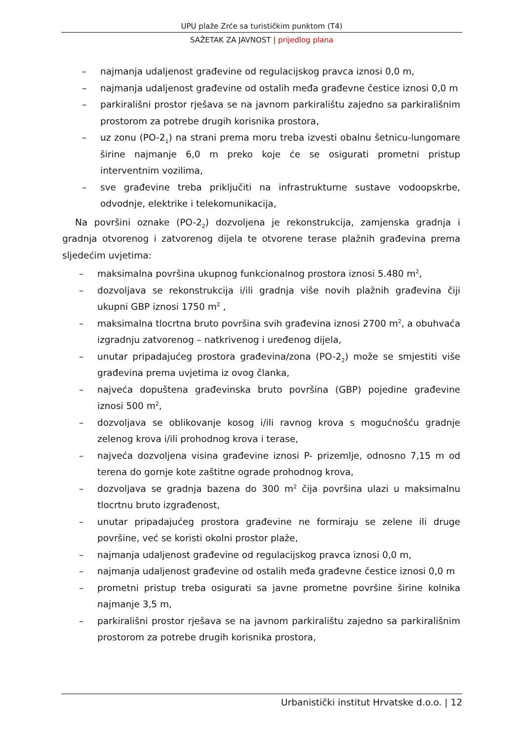UPU plaže Zrće sa turističkim punktom (T4)
SAŽETAK ZA JAVNOST | prijedlog plana
– najmanja udaljenost građevine od regulacijskog pravca iznosi 0,0 m,
– najmanja udaljenost građevine od ostalih međa građevne čestice iznosi 0,0 m
– parkirališni prostor rješava se na javnom parkiralištu zajedno sa parkirališnim prostorom za potrebe drugih korisnika prostora,
– uz zonu (PO-2<sub>1</sub>) na strani prema moru treba izvesti obalnu šetnicu-lungomare širine najmanje 6,0 m preko koje će se osigurati prometni pristup interventnim vozilima,
– sve građevine treba priključiti na infrastrukturne sustave vodoopskrbe, odvodnje, elektrike i telekomunikacija,
Na površini oznake (PO-2<sub>2</sub>) dozvoljena je rekonstrukcija, zamjenska gradnja i gradnja otvorenog i zatvorenog dijela te otvorene terase plažnih građevina prema sljedećim uvjetima:
– maksimalna površina ukupnog funkcionalnog prostora iznosi 5.480 m<sup>2</sup>,
– dozvoljava se rekonstrukcija i/ili gradnja više novih plažnih građevina čiji ukupni GBP iznosi 1750 m<sup>2</sup> ,
– maksimalna tlocrtna bruto površina svih građevina iznosi 2700 m<sup>2</sup>, a obuhvaća izgradnju zatvorenog – natkrivenog i uređenog dijela,
– unutar pripadajućeg prostora građevina/zona (PO-2<sub>2</sub>) može se smjestiti više građevina prema uvjetima iz ovog članka,
– najveća dopuštena građevinska bruto površina (GBP) pojedine građevine iznosi 500 m<sup>2</sup>,
– dozvoljava se oblikovanje kosog i/ili ravnog krova s mogućnošću gradnje zelenog krova i/ili prohodnog krova i terase,
– najveća dozvoljena visina građevine iznosi P- prizemlje, odnosno 7,15 m od terena do gornje kote zaštitne ograde prohodnog krova,
– dozvoljava se gradnja bazena do 300 m<sup>2</sup> čija površina ulazi u maksimalnu tlocrtnu bruto izgrađenost,
– unutar pripadajućeg prostora građevine ne formiraju se zelene ili druge površine, već se koristi okolni prostor plaže,
– najmanja udaljenost građevine od regulacijskog pravca iznosi 0,0 m,
– najmanja udaljenost građevine od ostalih međa građevne čestice iznosi 0,0 m
– prometni pristup treba osigurati sa javne prometne površine širine kolnika najmanje 3,5 m,
– parkirališni prostor rješava se na javnom parkiralištu zajedno sa parkirališnim prostorom za potrebe drugih korisnika prostora,
Urbanistički institut Hrvatske d.o.o. | 12